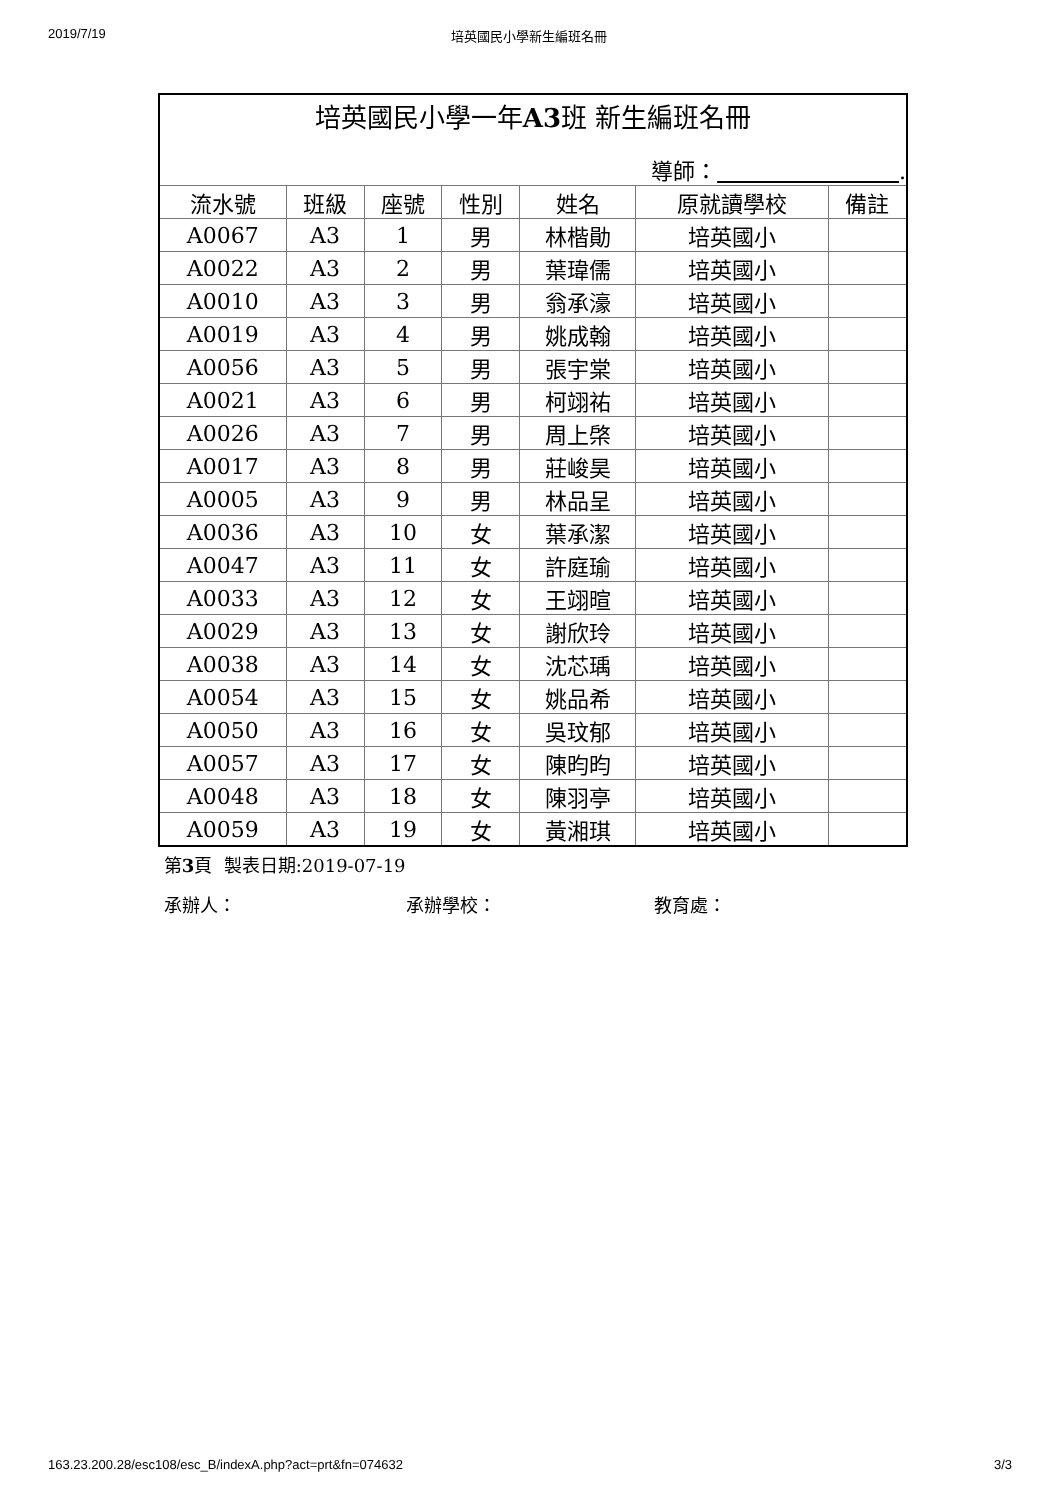2019/7/19 培英國民小學新生編班名冊
| 培英國民小學一年 A3 班 新生編班名冊 | | | | | | |
| 導師： . | | | | | | |
| 流水號 | 班級 | 座號 | 性別 | 姓名 | 原就讀學校 | 備註 |
| A0067 | A3 | 1 | 男 | 林楷勛 | 培英國小 | |
| A0022 | A3 | 2 | 男 | 葉瑋儒 | 培英國小 | |
| A0010 | A3 | 3 | 男 | 翁承濠 | 培英國小 | |
| A0019 | A3 | 4 | 男 | 姚成翰 | 培英國小 | |
| A0056 | A3 | 5 | 男 | 張宇棠 | 培英國小 | |
| A0021 | A3 | 6 | 男 | 柯翊祐 | 培英國小 | |
| A0026 | A3 | 7 | 男 | 周上棨 | 培英國小 | |
| A0017 | A3 | 8 | 男 | 莊峻昊 | 培英國小 | |
| A0005 | A3 | 9 | 男 | 林品呈 | 培英國小 | |
| A0036 | A3 | 10 | 女 | 葉承潔 | 培英國小 | |
| A0047 | A3 | 11 | 女 | 許庭瑜 | 培英國小 | |
| A0033 | A3 | 12 | 女 | 王翊暄 | 培英國小 | |
| A0029 | A3 | 13 | 女 | 謝欣玲 | 培英國小 | |
| A0038 | A3 | 14 | 女 | 沈芯瑀 | 培英國小 | |
| A0054 | A3 | 15 | 女 | 姚品希 | 培英國小 | |
| A0050 | A3 | 16 | 女 | 吳玟郁 | 培英國小 | |
| A0057 | A3 | 17 | 女 | 陳昀昀 | 培英國小 | |
| A0048 | A3 | 18 | 女 | 陳羽亭 | 培英國小 | |
| A0059 | A3 | 19 | 女 | 黃湘琪 | 培英國小 | |
第3頁 製表日期:2019-07-19
承辦人： 承辦學校： 教育處：
163.23.200.28/esc108/esc_B/indexA.php?act=prt&fn=074632 3/3